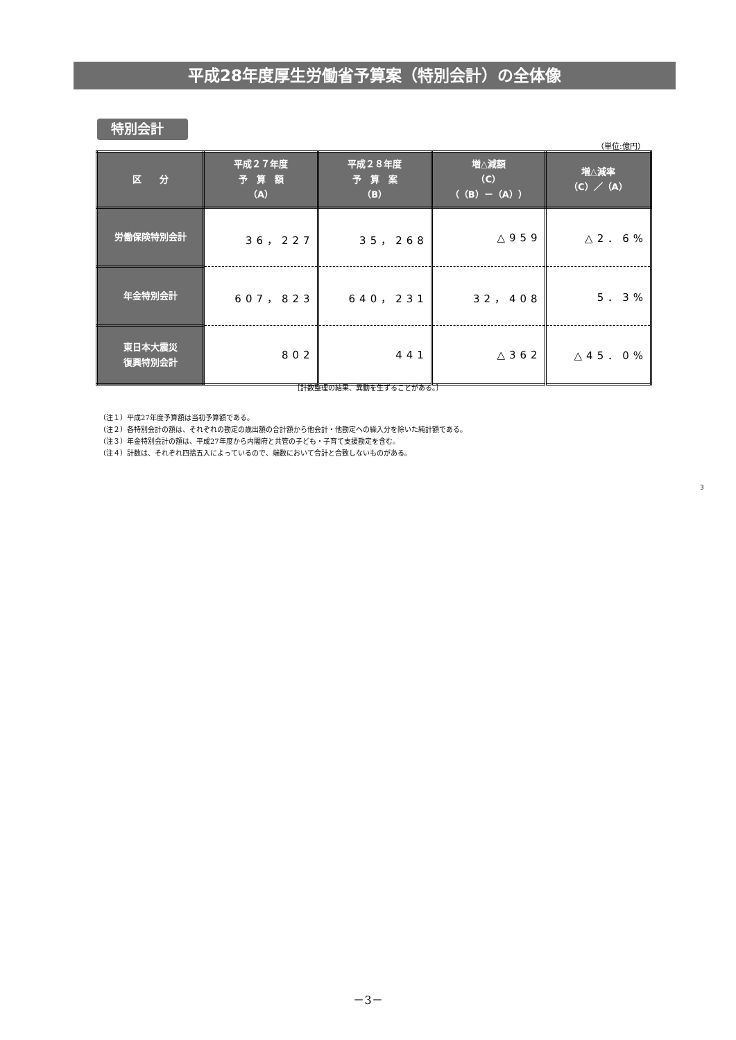平成28年度厚生労働省予算案（特別会計）の全体像
特別会計
（単位:億円）
| 区 分 | 平成２７年度 予 算 額 （A） | 平成２８年度 予 算 案 （B） | 増△減額 （C） （（B）－（A）） | 増△減率 （C）／（A） |
| --- | --- | --- | --- | --- |
| 労働保険特別会計 | 36，227 | 35，268 | △959 | △2．6% |
| 年金特別会計 | 607，823 | 640，231 | 32，408 | 5．3% |
| 東日本大震災 復興特別会計 | 802 | 441 | △362 | △45．0% |
［計数整理の結果、異動を生ずることがある。］
（注１）平成27年度予算額は当初予算額である。
（注２）各特別会計の額は、それぞれの勘定の歳出額の合計額から他会計・他勘定への繰入分を除いた純計額である。
（注３）年金特別会計の額は、平成27年度から内閣府と共管の子ども・子育て支援勘定を含む。
（注４）計数は、それぞれ四捨五入によっているので、端数において合計と合致しないものがある。
3
－3－